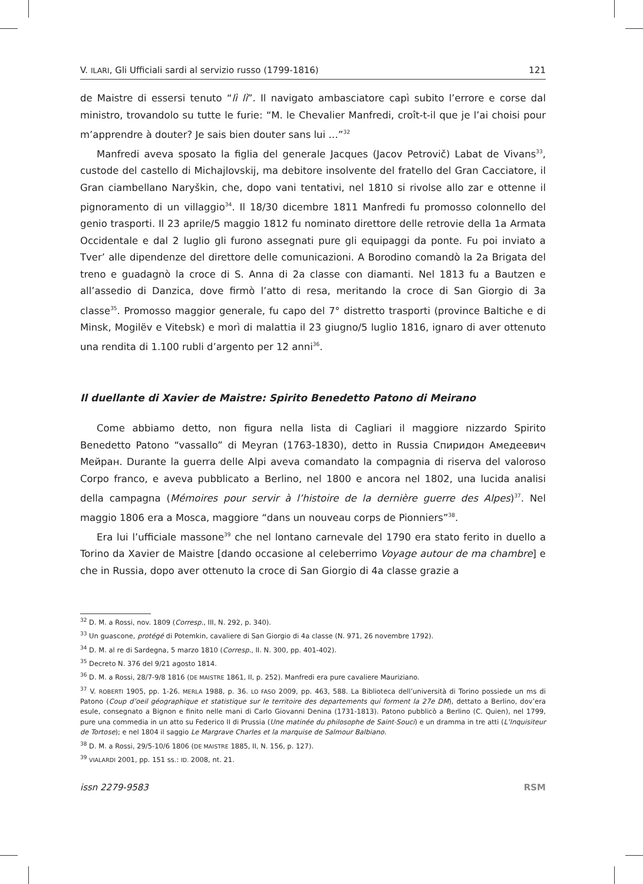V. ILARI, Gli Ufficiali sardi al servizio russo (1799-1816) 121
de Maistre di essersi tenuto “lì lì”. Il navigato ambasciatore capì subito l’errore e corse dal ministro, trovandolo su tutte le furie: “M. le Chevalier Manfredi, croît-t-il que je l’ai choisi pour m’apprendre à douter? Je sais bien douter sans lui …”<sup>32</sup>
Manfredi aveva sposato la figlia del generale Jacques (Jacov Petrovič) Labat de Vivans<sup>33</sup>, custode del castello di Michajlovskij, ma debitore insolvente del fratello del Gran Cacciatore, il Gran ciambellano Naryškin, che, dopo vani tentativi, nel 1810 si rivolse allo zar e ottenne il pignoramento di un villaggio<sup>34</sup>. Il 18/30 dicembre 1811 Manfredi fu promosso colonnello del genio trasporti. Il 23 aprile/5 maggio 1812 fu nominato direttore delle retrovie della 1a Armata Occidentale e dal 2 luglio gli furono assegnati pure gli equipaggi da ponte. Fu poi inviato a Tver’ alle dipendenze del direttore delle comunicazioni. A Borodino comandò la 2a Brigata del treno e guadagnò la croce di S. Anna di 2a classe con diamanti. Nel 1813 fu a Bautzen e all’assedio di Danzica, dove firmò l’atto di resa, meritando la croce di San Giorgio di 3a classe<sup>35</sup>. Promosso maggior generale, fu capo del 7° distretto trasporti (province Baltiche e di Minsk, Mogilëv e Vitebsk) e morì di malattia il 23 giugno/5 luglio 1816, ignaro di aver ottenuto una rendita di 1.100 rubli d’argento per 12 anni<sup>36</sup>.
Il duellante di Xavier de Maistre: Spirito Benedetto Patono di Meirano
Come abbiamo detto, non figura nella lista di Cagliari il maggiore nizzardo Spirito Benedetto Patono “vassallo” di Meyran (1763-1830), detto in Russia Спиридон Амедеевич Мейран. Durante la guerra delle Alpi aveva comandato la compagnia di riserva del valoroso Corpo franco, e aveva pubblicato a Berlino, nel 1800 e ancora nel 1802, una lucida analisi della campagna (Mémoires pour servir à l’histoire de la dernière guerre des Alpes)<sup>37</sup>. Nel maggio 1806 era a Mosca, maggiore “dans un nouveau corps de Pionniers”<sup>38</sup>.
Era lui l’ufficiale massone<sup>39</sup> che nel lontano carnevale del 1790 era stato ferito in duello a Torino da Xavier de Maistre [dando occasione al celeberrimo Voyage autour de ma chambre] e che in Russia, dopo aver ottenuto la croce di San Giorgio di 4a classe grazie a
<sup>32</sup> D. M. a Rossi, nov. 1809 (Corresp., III, N. 292, p. 340).
<sup>33</sup> Un guascone, protégé di Potemkin, cavaliere di San Giorgio di 4a classe (N. 971, 26 novembre 1792).
<sup>34</sup> D. M. al re di Sardegna, 5 marzo 1810 (Corresp., II. N. 300, pp. 401-402).
<sup>35</sup> Decreto N. 376 del 9/21 agosto 1814.
<sup>36</sup> D. M. a Rossi, 28/7-9/8 1816 (DE MAISTRE 1861, II, p. 252). Manfredi era pure cavaliere Mauriziano.
<sup>37</sup> V. ROBERTI 1905, pp. 1-26. MERLA 1988, p. 36. LO FASO 2009, pp. 463, 588. La Biblioteca dell’università di Torino possiede un ms di Patono (Coup d’oeil géographique et statistique sur le territoire des departements qui forment la 27e DM), dettato a Berlino, dov’era esule, consegnato a Bignon e finito nelle mani di Carlo Giovanni Denina (1731-1813). Patono pubblicò a Berlino (C. Quien), nel 1799, pure una commedia in un atto su Federico II di Prussia (Une matinée du philosophe de Saint-Souci) e un dramma in tre atti (L’Inquisiteur de Tortose); e nel 1804 il saggio Le Margrave Charles et la marquise de Salmour Balbiano.
<sup>38</sup> D. M. a Rossi, 29/5-10/6 1806 (DE MAISTRE 1885, II, N. 156, p. 127).
<sup>39</sup> VIALARDI 2001, pp. 151 ss.: ID. 2008, nt. 21.
issn 2279-9583 RSM